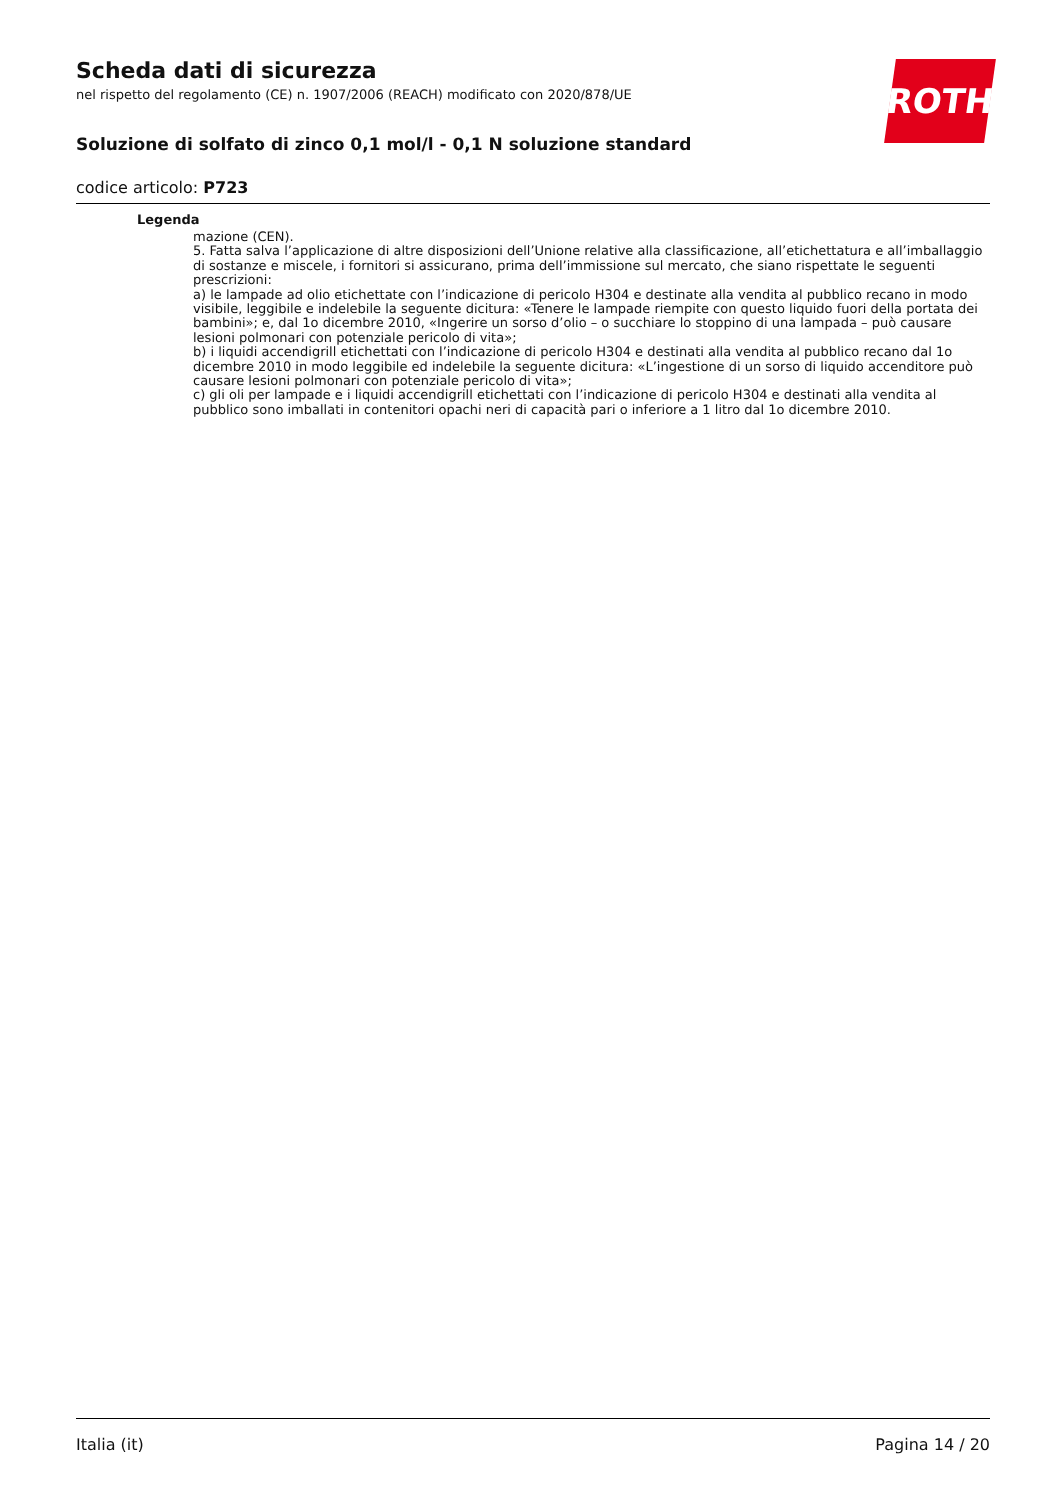ROTH
Scheda dati di sicurezza
nel rispetto del regolamento (CE) n. 1907/2006 (REACH) modificato con 2020/878/UE
Soluzione di solfato di zinco 0,1 mol/l - 0,1 N soluzione standard
codice articolo: P723
Legenda
mazione (CEN).
5. Fatta salva l’applicazione di altre disposizioni dell’Unione relative alla classificazione, all’etichettatura e all’imballaggio di sostanze e miscele, i fornitori si assicurano, prima dell’immissione sul mercato, che siano rispettate le seguenti prescrizioni:
a) le lampade ad olio etichettate con l’indicazione di pericolo H304 e destinate alla vendita al pubblico recano in modo visibile, leggibile e indelebile la seguente dicitura: «Tenere le lampade riempite con questo liquido fuori della portata dei bambini»; e, dal 1o dicembre 2010, «Ingerire un sorso d’olio – o succhiare lo stoppino di una lampada – può causare lesioni polmonari con potenziale pericolo di vita»;
b) i liquidi accendigrill etichettati con l’indicazione di pericolo H304 e destinati alla vendita al pubblico recano dal 1o dicembre 2010 in modo leggibile ed indelebile la seguente dicitura: «L’ingestione di un sorso di liquido accenditore può causare lesioni polmonari con potenziale pericolo di vita»;
c) gli oli per lampade e i liquidi accendigrill etichettati con l’indicazione di pericolo H304 e destinati alla vendita al pubblico sono imballati in contenitori opachi neri di capacità pari o inferiore a 1 litro dal 1o dicembre 2010.
Italia (it) Pagina 14 / 20